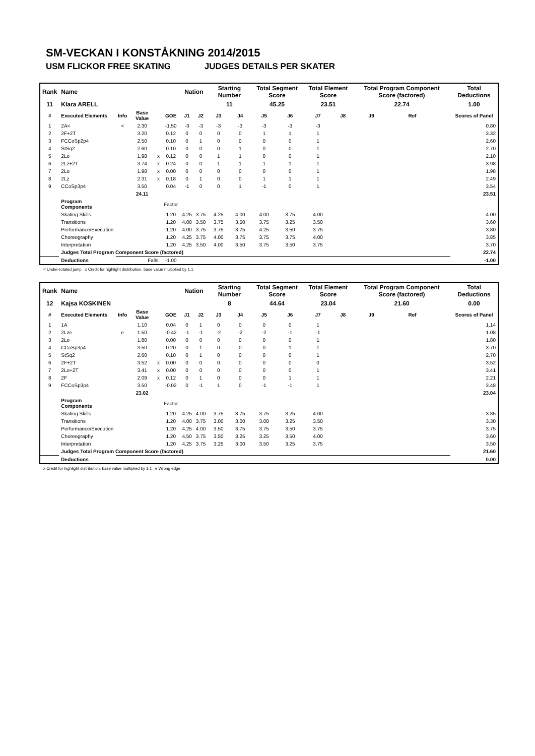SM-VECKAN I KONSTÅKNING 2014/2015
USM FLICKOR FREE SKATING JUDGES DETAILS PER SKATER
| Rank | Name | | | | | Nation | | Starting Number | | Total Segment Score | | Total Element Score | | Total Program Component Score (factored) | | | Total Deductions |
| 11 | Klara ARELL | | | | | | | 11 | | 45.25 | | 23.51 | | 22.74 | | | 1.00 |
| # | Executed Elements | Info | Base Value | | GOE | J1 | J2 | J3 | J4 | J5 | J6 | J7 | J8 | J9 | Ref | | Scores of Panel |
| 1 | 2A< | < | 2.30 | | -1.50 | -3 | -3 | -3 | -3 | -3 | -3 | -3 | | | | | 0.80 |
| 2 | 2F+2T | | 3.20 | | 0.12 | 0 | 0 | 0 | 0 | 1 | 1 | 1 | | | | | 3.32 |
| 3 | FCCoSp2p4 | | 2.50 | | 0.10 | 0 | 1 | 0 | 0 | 0 | 0 | 1 | | | | | 2.60 |
| 4 | StSq2 | | 2.60 | | 0.10 | 0 | 0 | 0 | 1 | 0 | 0 | 1 | | | | | 2.70 |
| 5 | 2Lo | | 1.98 | x | 0.12 | 0 | 0 | 1 | 1 | 0 | 0 | 1 | | | | | 2.10 |
| 6 | 2Lz+2T | | 3.74 | x | 0.24 | 0 | 0 | 1 | 1 | 1 | 1 | 1 | | | | | 3.98 |
| 7 | 2Lo | | 1.98 | x | 0.00 | 0 | 0 | 0 | 0 | 0 | 0 | 1 | | | | | 1.98 |
| 8 | 2Lz | | 2.31 | x | 0.18 | 0 | 1 | 0 | 0 | 1 | 1 | 1 | | | | | 2.49 |
| 9 | CCoSp3p4 | | 3.50 | | 0.04 | -1 | 0 | 0 | 1 | -1 | 0 | 1 | | | | | 3.54 |
| | | | 24.11 | | | | | | | | | | | | | | 23.51 |
| | Program Components | | | | Factor | | | | | | | | | | | | |
| | Skating Skills | | | | 1.20 | 4.25 | 3.75 | 4.25 | 4.00 | 4.00 | 3.75 | 4.00 | | | | | 4.00 |
| | Transitions | | | | 1.20 | 4.00 | 3.50 | 3.75 | 3.50 | 3.75 | 3.25 | 3.50 | | | | | 3.60 |
| | Performance/Execution | | | | 1.20 | 4.00 | 3.75 | 3.75 | 3.75 | 4.25 | 3.50 | 3.75 | | | | | 3.80 |
| | Choreography | | | | 1.20 | 4.25 | 3.75 | 4.00 | 3.75 | 3.75 | 3.75 | 4.00 | | | | | 3.85 |
| | Interpretation | | | | 1.20 | 4.25 | 3.50 | 4.00 | 3.50 | 3.75 | 3.50 | 3.75 | | | | | 3.70 |
| | Judges Total Program Component Score (factored) | | | | | | | | | | | | | | | | 22.74 |
| | Deductions | Falls: | | | -1.00 | | | | | | | | | | | | -1.00 |
< Under-rotated jump x Credit for highlight distribution, base value multiplied by 1.1
| Rank | Name | | | | | Nation | | Starting Number | | Total Segment Score | | Total Element Score | | Total Program Component Score (factored) | | | Total Deductions |
| 12 | Kajsa KOSKINEN | | | | | | | 8 | | 44.64 | | 23.04 | | 21.60 | | | 0.00 |
| # | Executed Elements | Info | Base Value | | GOE | J1 | J2 | J3 | J4 | J5 | J6 | J7 | J8 | J9 | Ref | | Scores of Panel |
| 1 | 1A | | 1.10 | | 0.04 | 0 | 1 | 0 | 0 | 0 | 0 | 1 | | | | | 1.14 |
| 2 | 2Lze | e | 1.50 | | -0.42 | -1 | -1 | -2 | -2 | -2 | -1 | -1 | | | | | 1.08 |
| 3 | 2Lo | | 1.80 | | 0.00 | 0 | 0 | 0 | 0 | 0 | 0 | 1 | | | | | 1.80 |
| 4 | CCoSp3p4 | | 3.50 | | 0.20 | 0 | 1 | 0 | 0 | 0 | 1 | 1 | | | | | 3.70 |
| 5 | StSq2 | | 2.60 | | 0.10 | 0 | 1 | 0 | 0 | 0 | 0 | 1 | | | | | 2.70 |
| 6 | 2F+2T | | 3.52 | x | 0.00 | 0 | 0 | 0 | 0 | 0 | 0 | 0 | | | | | 3.52 |
| 7 | 2Lo+2T | | 3.41 | x | 0.00 | 0 | 0 | 0 | 0 | 0 | 0 | 1 | | | | | 3.41 |
| 8 | 2F | | 2.09 | x | 0.12 | 0 | 1 | 0 | 0 | 0 | 1 | 1 | | | | | 2.21 |
| 9 | FCCoSp3p4 | | 3.50 | | -0.02 | 0 | -1 | 1 | 0 | -1 | -1 | 1 | | | | | 3.48 |
| | | | 23.02 | | | | | | | | | | | | | | 23.04 |
| | Program Components | | | | Factor | | | | | | | | | | | | |
| | Skating Skills | | | | 1.20 | 4.25 | 4.00 | 3.75 | 3.75 | 3.75 | 3.25 | 4.00 | | | | | 3.85 |
| | Transitions | | | | 1.20 | 4.00 | 3.75 | 3.00 | 3.00 | 3.00 | 3.25 | 3.50 | | | | | 3.30 |
| | Performance/Execution | | | | 1.20 | 4.25 | 4.00 | 3.50 | 3.75 | 3.75 | 3.50 | 3.75 | | | | | 3.75 |
| | Choreography | | | | 1.20 | 4.50 | 3.75 | 3.50 | 3.25 | 3.25 | 3.50 | 4.00 | | | | | 3.60 |
| | Interpretation | | | | 1.20 | 4.25 | 3.75 | 3.25 | 3.00 | 3.50 | 3.25 | 3.75 | | | | | 3.50 |
| | Judges Total Program Component Score (factored) | | | | | | | | | | | | | | | | 21.60 |
| | Deductions | | | | | | | | | | | | | | | | 0.00 |
x Credit for highlight distribution, base value multiplied by 1.1 e Wrong edge